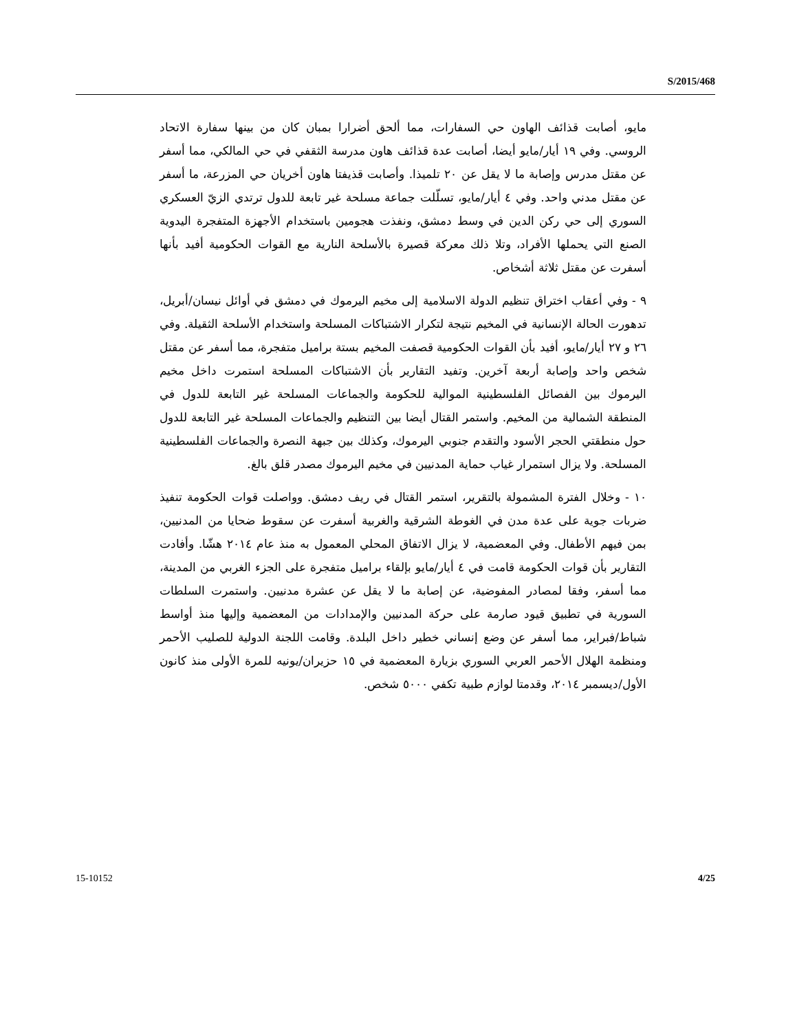S/2015/468
مايو، أصابت قذائف الهاون حي السفارات، مما ألحق أضرارا بمبان كان من بينها سفارة الاتحاد الروسي. وفي ١٩ أيار/مايو أيضا، أصابت عدة قذائف هاون مدرسة الثقفي في حي المالكي، مما أسفر عن مقتل مدرس وإصابة ما لا يقل عن ٢٠ تلميذا. وأصابت قذيفتا هاون أخريان حي المزرعة، ما أسفر عن مقتل مدني واحد. وفي ٤ أيار/مايو، تسلّلت جماعة مسلحة غير تابعة للدول ترتدي الزيّ العسكري السوري إلى حي ركن الدين في وسط دمشق، ونفذت هجومين باستخدام الأجهزة المتفجرة اليدوية الصنع التي يحملها الأفراد، وتلا ذلك معركة قصيرة بالأسلحة النارية مع القوات الحكومية أفيد بأنها أسفرت عن مقتل ثلاثة أشخاص.
٩ - وفي أعقاب اختراق تنظيم الدولة الاسلامية إلى مخيم اليرموك في دمشق في أوائل نيسان/أبريل، تدهورت الحالة الإنسانية في المخيم نتيجة لتكرار الاشتباكات المسلحة واستخدام الأسلحة الثقيلة. وفي ٢٦ و ٢٧ أيار/مايو، أفيد بأن القوات الحكومية قصفت المخيم بستة براميل متفجرة، مما أسفر عن مقتل شخص واحد وإصابة أربعة آخرين. وتفيد التقارير بأن الاشتباكات المسلحة استمرت داخل مخيم اليرموك بين الفصائل الفلسطينية الموالية للحكومة والجماعات المسلحة غير التابعة للدول في المنطقة الشمالية من المخيم. واستمر القتال أيضا بين التنظيم والجماعات المسلحة غير التابعة للدول حول منطقتي الحجر الأسود والتقدم جنوبي اليرموك، وكذلك بين جبهة النصرة والجماعات الفلسطينية المسلحة. ولا يزال استمرار غياب حماية المدنيين في مخيم اليرموك مصدر قلق بالغ.
١٠ - وخلال الفترة المشمولة بالتقرير، استمر القتال في ريف دمشق. وواصلت قوات الحكومة تنفيذ ضربات جوية على عدة مدن في الغوطة الشرقية والغربية أسفرت عن سقوط ضحايا من المدنيين، بمن فيهم الأطفال. وفي المعضمية، لا يزال الاتفاق المحلي المعمول به منذ عام ٢٠١٤ هشّا. وأفادت التقارير بأن قوات الحكومة قامت في ٤ أيار/مايو بإلقاء براميل متفجرة على الجزء الغربي من المدينة، مما أسفر، وفقا لمصادر المفوضية، عن إصابة ما لا يقل عن عشرة مدنيين. واستمرت السلطات السورية في تطبيق قيود صارمة على حركة المدنيين والإمدادات من المعضمية وإليها منذ أواسط شباط/فبراير، مما أسفر عن وضع إنساني خطير داخل البلدة. وقامت اللجنة الدولية للصليب الأحمر ومنظمة الهلال الأحمر العربي السوري بزيارة المعضمية في ١٥ حزيران/يونيه للمرة الأولى منذ كانون الأول/ديسمبر ٢٠١٤، وقدمتا لوازم طبية تكفي ٥٠٠٠ شخص.
15-10152 4/25